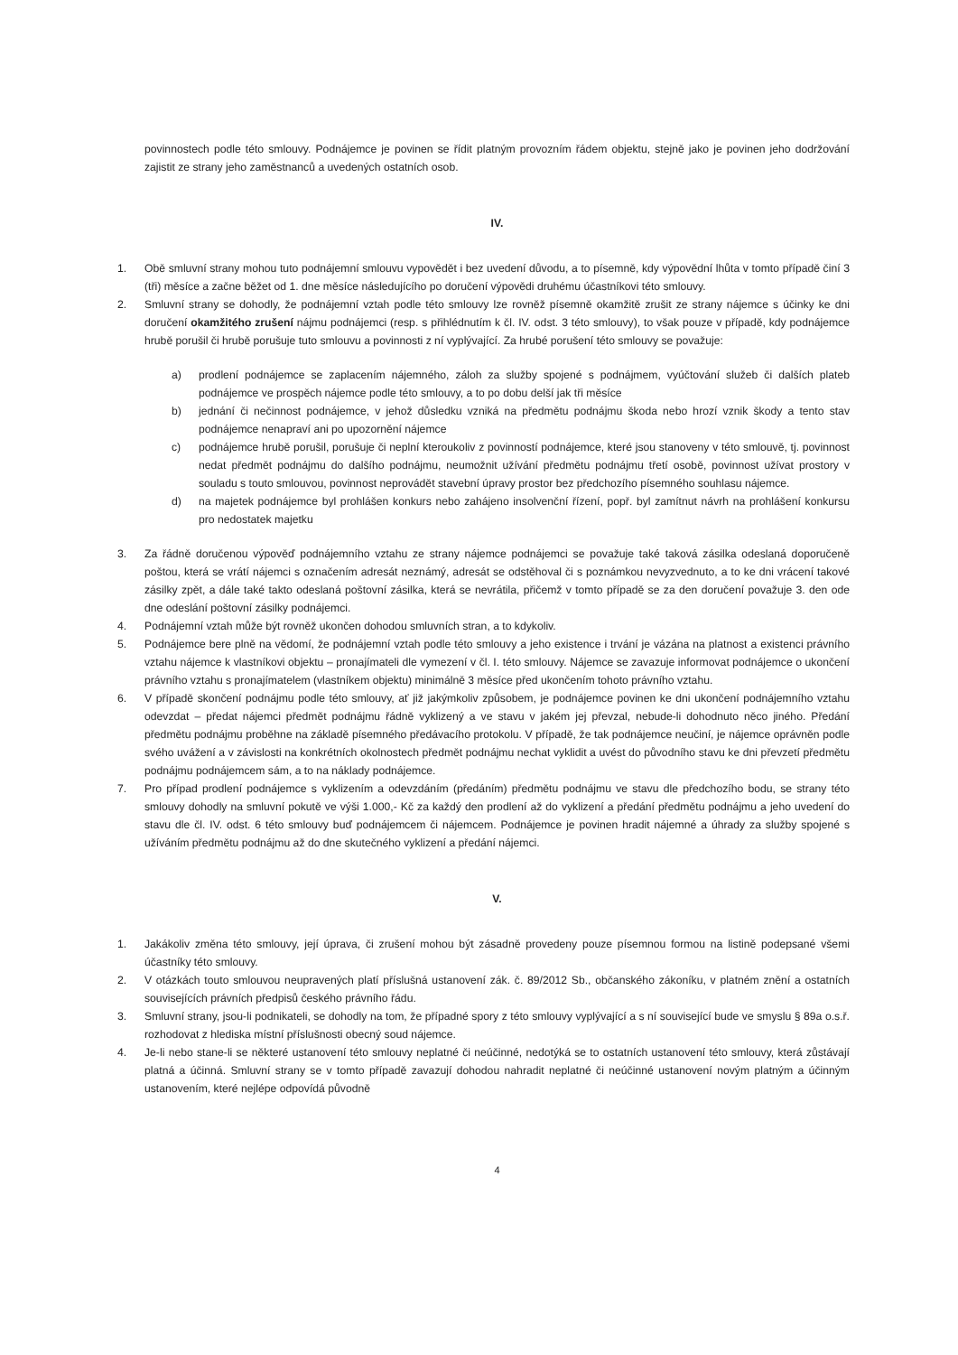povinnostech podle této smlouvy. Podnájemce je povinen se řídit platným provozním řádem objektu, stejně jako je povinen jeho dodržování zajistit ze strany jeho zaměstnanců a uvedených ostatních osob.
IV.
1. Obě smluvní strany mohou tuto podnájemní smlouvu vypovědět i bez uvedení důvodu, a to písemně, kdy výpovědní lhůta v tomto případě činí 3 (tři) měsíce a začne běžet od 1. dne měsíce následujícího po doručení výpovědi druhému účastníkovi této smlouvy.
2. Smluvní strany se dohodly, že podnájemní vztah podle této smlouvy lze rovněž písemně okamžitě zrušit ze strany nájemce s účinky ke dni doručení okamžitého zrušení nájmu podnájemci (resp. s přihlédnutím k čl. IV. odst. 3 této smlouvy), to však pouze v případě, kdy podnájemce hrubě porušil či hrubě porušuje tuto smlouvu a povinnosti z ní vyplývající. Za hrubé porušení této smlouvy se považuje:
a) prodlení podnájemce se zaplacením nájemného, záloh za služby spojené s podnájmem, vyúčtování služeb či dalších plateb podnájemce ve prospěch nájemce podle této smlouvy, a to po dobu delší jak tři měsíce
b) jednání či nečinnost podnájemce, v jehož důsledku vzniká na předmětu podnájmu škoda nebo hrozí vznik škody a tento stav podnájemce nenapraví ani po upozornění nájemce
c) podnájemce hrubě porušil, porušuje či neplní kteroukoliv z povinností podnájemce, které jsou stanoveny v této smlouvě, tj. povinnost nedat předmět podnájmu do dalšího podnájmu, neumožnit užívání předmětu podnájmu třetí osobě, povinnost užívat prostory v souladu s touto smlouvou, povinnost neprovádět stavební úpravy prostor bez předchozího písemného souhlasu nájemce.
d) na majetek podnájemce byl prohlášen konkurs nebo zahájeno insolvenční řízení, popř. byl zamítnut návrh na prohlášení konkursu pro nedostatek majetku
3. Za řádně doručenou výpověď podnájemního vztahu ze strany nájemce podnájemci se považuje také taková zásilka odeslaná doporučeně poštou, která se vrátí nájemci s označením adresát neznámý, adresát se odstěhoval či s poznámkou nevyzvednuto, a to ke dni vrácení takové zásilky zpět, a dále také takto odeslaná poštovní zásilka, která se nevrátila, přičemž v tomto případě se za den doručení považuje 3. den ode dne odeslání poštovní zásilky podnájemci.
4. Podnájemní vztah může být rovněž ukončen dohodou smluvních stran, a to kdykoliv.
5. Podnájemce bere plně na vědomí, že podnájemní vztah podle této smlouvy a jeho existence i trvání je vázána na platnost a existenci právního vztahu nájemce k vlastníkovi objektu – pronajímateli dle vymezení v čl. I. této smlouvy. Nájemce se zavazuje informovat podnájemce o ukončení právního vztahu s pronajímatelem (vlastníkem objektu) minimálně 3 měsíce před ukončením tohoto právního vztahu.
6. V případě skončení podnájmu podle této smlouvy, ať již jakýmkoliv způsobem, je podnájemce povinen ke dni ukončení podnájemního vztahu odevzdat – předat nájemci předmět podnájmu řádně vyklizený a ve stavu v jakém jej převzal, nebude-li dohodnuto něco jiného. Předání předmětu podnájmu proběhne na základě písemného předávacího protokolu. V případě, že tak podnájemce neučiní, je nájemce oprávněn podle svého uvážení a v závislosti na konkrétních okolnostech předmět podnájmu nechat vyklidit a uvést do původního stavu ke dni převzetí předmětu podnájmu podnájemcem sám, a to na náklady podnájemce.
7. Pro případ prodlení podnájemce s vyklizením a odevzdáním (předáním) předmětu podnájmu ve stavu dle předchozího bodu, se strany této smlouvy dohodly na smluvní pokutě ve výši 1.000,- Kč za každý den prodlení až do vyklizení a předání předmětu podnájmu a jeho uvedení do stavu dle čl. IV. odst. 6 této smlouvy buď podnájemcem či nájemcem. Podnájemce je povinen hradit nájemné a úhrady za služby spojené s užíváním předmětu podnájmu až do dne skutečného vyklizení a předání nájemci.
V.
1. Jakákoliv změna této smlouvy, její úprava, či zrušení mohou být zásadně provedeny pouze písemnou formou na listině podepsané všemi účastníky této smlouvy.
2. V otázkách touto smlouvou neupravených platí příslušná ustanovení zák. č. 89/2012 Sb., občanského zákoníku, v platném znění a ostatních souvisejících právních předpisů českého právního řádu.
3. Smluvní strany, jsou-li podnikateli, se dohodly na tom, že případné spory z této smlouvy vyplývající a s ní související bude ve smyslu § 89a o.s.ř. rozhodovat z hlediska místní příslušnosti obecný soud nájemce.
4. Je-li nebo stane-li se některé ustanovení této smlouvy neplatné či neúčinné, nedotýká se to ostatních ustanovení této smlouvy, která zůstávají platná a účinná. Smluvní strany se v tomto případě zavazují dohodou nahradit neplatné či neúčinné ustanovení novým platným a účinným ustanovením, které nejlépe odpovídá původně
4